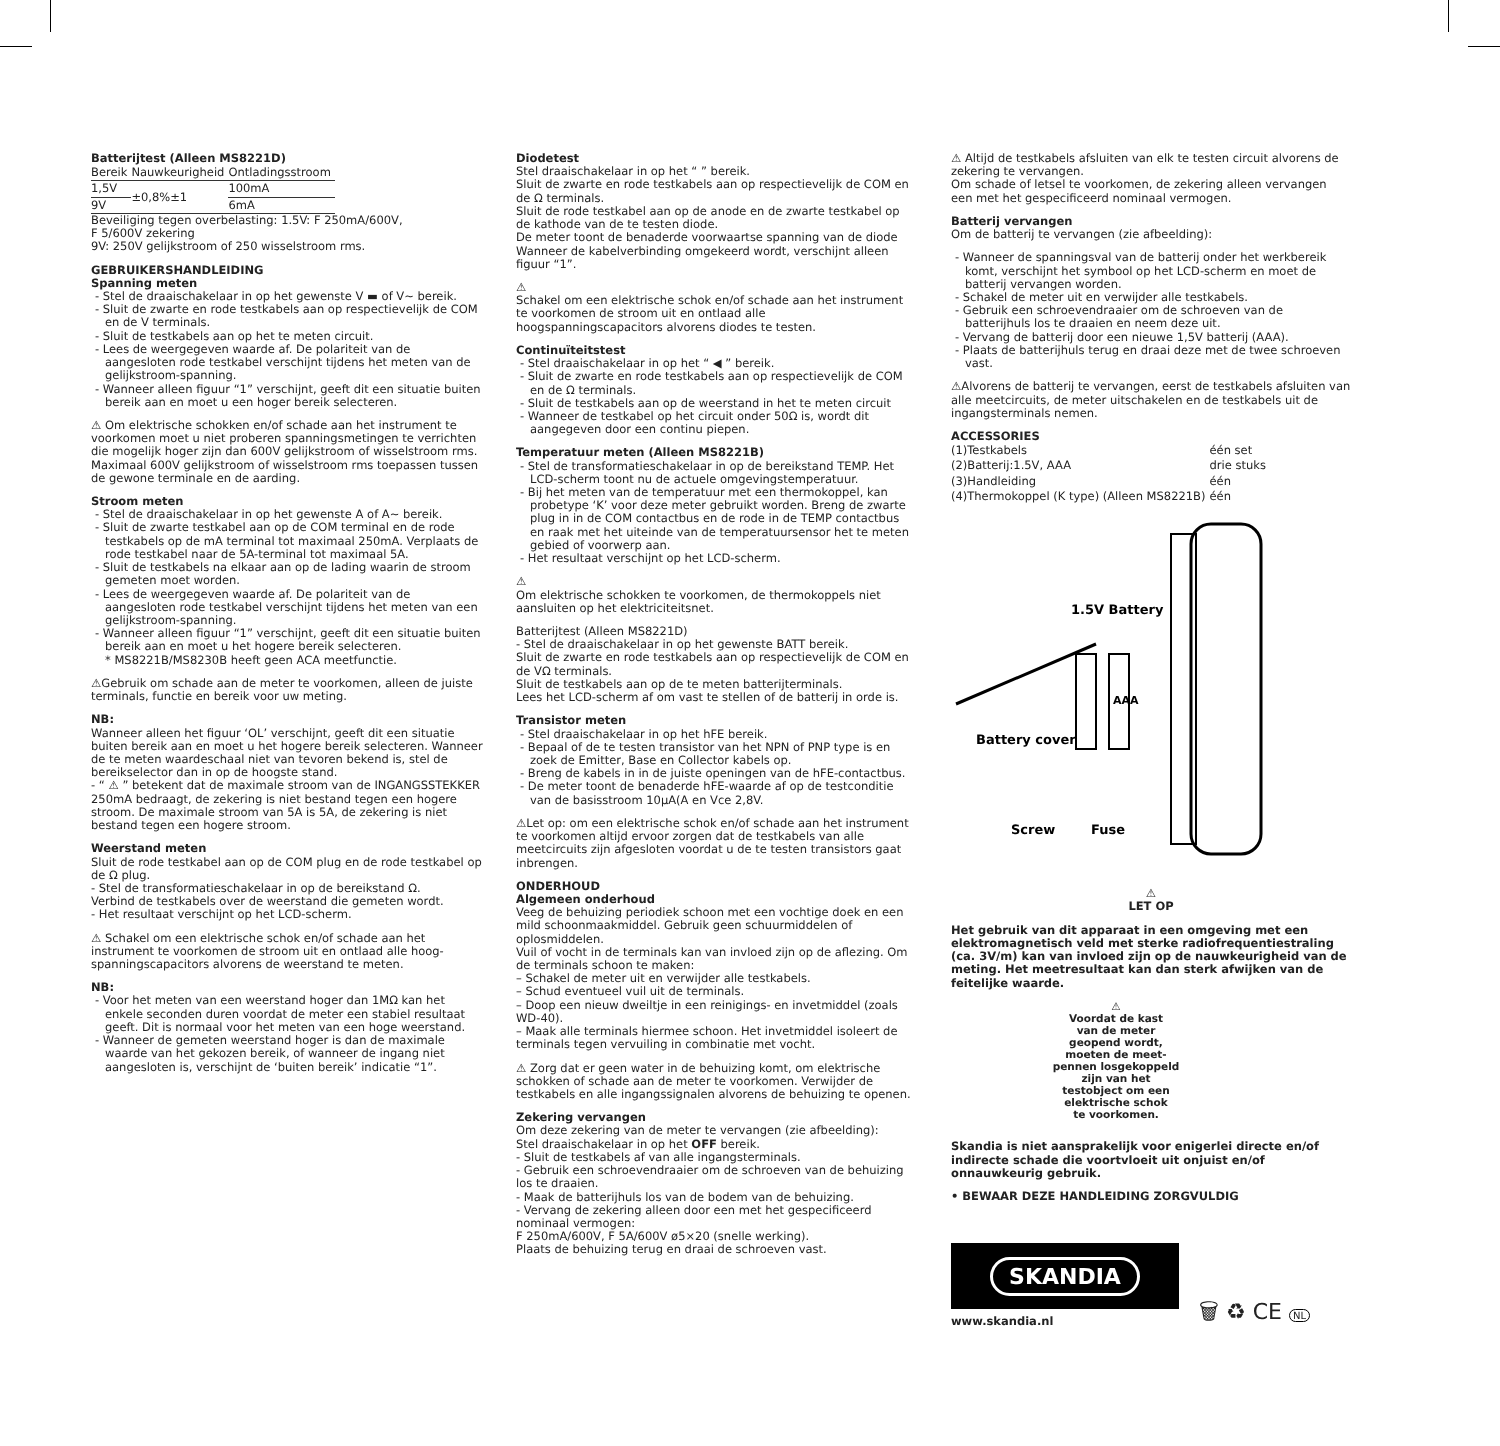Batterijtest (Alleen MS8221D)
| Bereik | Nauwkeurigheid | Ontladingsstroom |
| 1,5V | ±0,8%±1 | 100mA |
| 9V | | 6mA |
Beveiliging tegen overbelasting: 1.5V: F 250mA/600V,
F 5/600V zekering
9V: 250V gelijkstroom of 250 wisselstroom rms.
GEBRUIKERSHANDLEIDING
Spanning meten
- Stel de draaischakelaar in op het gewenste V ▬ of V~ bereik.
- Sluit de zwarte en rode testkabels aan op respectievelijk de COM en de V terminals.
- Sluit de testkabels aan op het te meten circuit.
- Lees de weergegeven waarde af. De polariteit van de aangesloten rode testkabel verschijnt tijdens het meten van de gelijkstroom-spanning.
- Wanneer alleen figuur “1” verschijnt, geeft dit een situatie buiten bereik aan en moet u een hoger bereik selecteren.
⚠ Om elektrische schokken en/of schade aan het instrument te voorkomen moet u niet proberen spanningsmetingen te verrichten die mogelijk hoger zijn dan 600V gelijkstroom of wisselstroom rms. Maximaal 600V gelijkstroom of wisselstroom rms toepassen tussen de gewone terminale en de aarding.
Stroom meten
- Stel de draaischakelaar in op het gewenste A of A~ bereik.
- Sluit de zwarte testkabel aan op de COM terminal en de rode testkabels op de mA terminal tot maximaal 250mA. Verplaats de rode testkabel naar de 5A-terminal tot maximaal 5A.
- Sluit de testkabels na elkaar aan op de lading waarin de stroom gemeten moet worden.
- Lees de weergegeven waarde af. De polariteit van de aangesloten rode testkabel verschijnt tijdens het meten van een gelijkstroom-spanning.
- Wanneer alleen figuur “1” verschijnt, geeft dit een situatie buiten bereik aan en moet u het hogere bereik selecteren.
* MS8221B/MS8230B heeft geen ACA meetfunctie.
⚠Gebruik om schade aan de meter te voorkomen, alleen de juiste terminals, functie en bereik voor uw meting.
NB:
Wanneer alleen het figuur ‘OL’ verschijnt, geeft dit een situatie buiten bereik aan en moet u het hogere bereik selecteren. Wanneer de te meten waardeschaal niet van tevoren bekend is, stel de bereikselector dan in op de hoogste stand.
- “ ⚠ ” betekent dat de maximale stroom van de INGANGSSTEKKER 250mA bedraagt, de zekering is niet bestand tegen een hogere stroom. De maximale stroom van 5A is 5A, de zekering is niet bestand tegen een hogere stroom.
Weerstand meten
Sluit de rode testkabel aan op de COM plug en de rode testkabel op de Ω plug.
- Stel de transformatieschakelaar in op de bereikstand Ω.
Verbind de testkabels over de weerstand die gemeten wordt.
- Het resultaat verschijnt op het LCD-scherm.
⚠ Schakel om een elektrische schok en/of schade aan het instrument te voorkomen de stroom uit en ontlaad alle hoog-spanningscapacitors alvorens de weerstand te meten.
NB:
- Voor het meten van een weerstand hoger dan 1MΩ kan het enkele seconden duren voordat de meter een stabiel resultaat geeft. Dit is normaal voor het meten van een hoge weerstand.
- Wanneer de gemeten weerstand hoger is dan de maximale waarde van het gekozen bereik, of wanneer de ingang niet aangesloten is, verschijnt de ‘buiten bereik’ indicatie “1”.
Diodetest
Stel draaischakelaar in op het “ ” bereik.
Sluit de zwarte en rode testkabels aan op respectievelijk de COM en de Ω terminals.
Sluit de rode testkabel aan op de anode en de zwarte testkabel op de kathode van de te testen diode.
De meter toont de benaderde voorwaartse spanning van de diode Wanneer de kabelverbinding omgekeerd wordt, verschijnt alleen figuur “1”.
⚠
Schakel om een elektrische schok en/of schade aan het instrument te voorkomen de stroom uit en ontlaad alle hoogspanningscapacitors alvorens diodes te testen.
Continuïteitstest
- Stel draaischakelaar in op het “ ◀ ” bereik.
- Sluit de zwarte en rode testkabels aan op respectievelijk de COM en de Ω terminals.
- Sluit de testkabels aan op de weerstand in het te meten circuit
- Wanneer de testkabel op het circuit onder 50Ω is, wordt dit aangegeven door een continu piepen.
Temperatuur meten (Alleen MS8221B)
- Stel de transformatieschakelaar in op de bereikstand TEMP. Het LCD-scherm toont nu de actuele omgevingstemperatuur.
- Bij het meten van de temperatuur met een thermokoppel, kan probetype ‘K’ voor deze meter gebruikt worden. Breng de zwarte plug in in de COM contactbus en de rode in de TEMP contactbus en raak met het uiteinde van de temperatuursensor het te meten gebied of voorwerp aan.
- Het resultaat verschijnt op het LCD-scherm.
⚠
Om elektrische schokken te voorkomen, de thermokoppels niet aansluiten op het elektriciteitsnet.
Batterijtest (Alleen MS8221D)
- Stel de draaischakelaar in op het gewenste BATT bereik.
Sluit de zwarte en rode testkabels aan op respectievelijk de COM en de VΩ terminals.
Sluit de testkabels aan op de te meten batterijterminals.
Lees het LCD-scherm af om vast te stellen of de batterij in orde is.
Transistor meten
- Stel draaischakelaar in op het hFE bereik.
- Bepaal of de te testen transistor van het NPN of PNP type is en zoek de Emitter, Base en Collector kabels op.
- Breng de kabels in in de juiste openingen van de hFE-contactbus.
- De meter toont de benaderde hFE-waarde af op de testconditie van de basisstroom 10μA(A en Vce 2,8V.
⚠Let op: om een elektrische schok en/of schade aan het instrument te voorkomen altijd ervoor zorgen dat de testkabels van alle meetcircuits zijn afgesloten voordat u de te testen transistors gaat inbrengen.
ONDERHOUD
Algemeen onderhoud
Veeg de behuizing periodiek schoon met een vochtige doek en een mild schoonmaakmiddel. Gebruik geen schuurmiddelen of oplosmiddelen.
Vuil of vocht in de terminals kan van invloed zijn op de aflezing. Om de terminals schoon te maken:
– Schakel de meter uit en verwijder alle testkabels.
– Schud eventueel vuil uit de terminals.
– Doop een nieuw dweiltje in een reinigings- en invetmiddel (zoals WD-40).
– Maak alle terminals hiermee schoon. Het invetmiddel isoleert de terminals tegen vervuiling in combinatie met vocht.
⚠ Zorg dat er geen water in de behuizing komt, om elektrische schokken of schade aan de meter te voorkomen. Verwijder de testkabels en alle ingangssignalen alvorens de behuizing te openen.
Zekering vervangen
Om deze zekering van de meter te vervangen (zie afbeelding):
Stel draaischakelaar in op het OFF bereik.
- Sluit de testkabels af van alle ingangsterminals.
- Gebruik een schroevendraaier om de schroeven van de behuizing los te draaien.
- Maak de batterijhuls los van de bodem van de behuizing.
- Vervang de zekering alleen door een met het gespecificeerd nominaal vermogen:
F 250mA/600V, F 5A/600V ø5×20 (snelle werking).
Plaats de behuizing terug en draai de schroeven vast.
⚠ Altijd de testkabels afsluiten van elk te testen circuit alvorens de zekering te vervangen.
Om schade of letsel te voorkomen, de zekering alleen vervangen een met het gespecificeerd nominaal vermogen.
Batterij vervangen
Om de batterij te vervangen (zie afbeelding):
- Wanneer de spanningsval van de batterij onder het werkbereik komt, verschijnt het symbool op het LCD-scherm en moet de batterij vervangen worden.
- Schakel de meter uit en verwijder alle testkabels.
- Gebruik een schroevendraaier om de schroeven van de batterijhuls los te draaien en neem deze uit.
- Vervang de batterij door een nieuwe 1,5V batterij (AAA).
- Plaats de batterijhuls terug en draai deze met de twee schroeven vast.
⚠Alvorens de batterij te vervangen, eerst de testkabels afsluiten van alle meetcircuits, de meter uitschakelen en de testkabels uit de ingangsterminals nemen.
ACCESSORIES
| (1)Testkabels | één set |
| (2)Batterij:1.5V, AAA | drie stuks |
| (3)Handleiding | één |
| (4)Thermokoppel (K type) (Alleen MS8221B) | één |
1.5V Battery
Battery cover
Screw
Fuse
AAA
⚠
LET OP
Het gebruik van dit apparaat in een omgeving met een elektromagnetisch veld met sterke radiofrequentiestraling (ca. 3V/m) kan van invloed zijn op de nauwkeurigheid van de meting. Het meetresultaat kan dan sterk afwijken van de feitelijke waarde.
⚠
Voordat de kast
van de meter
geopend wordt,
moeten de meet-
pennen losgekoppeld
zijn van het
testobject om een
elektrische schok
te voorkomen.
Skandia is niet aansprakelijk voor enigerlei directe en/of indirecte schade die voortvloeit uit onjuist en/of onnauwkeurig gebruik.
• BEWAAR DEZE HANDLEIDING ZORGVULDIG
SKANDIA
www.skandia.nl
🗑 ♻ CE NL